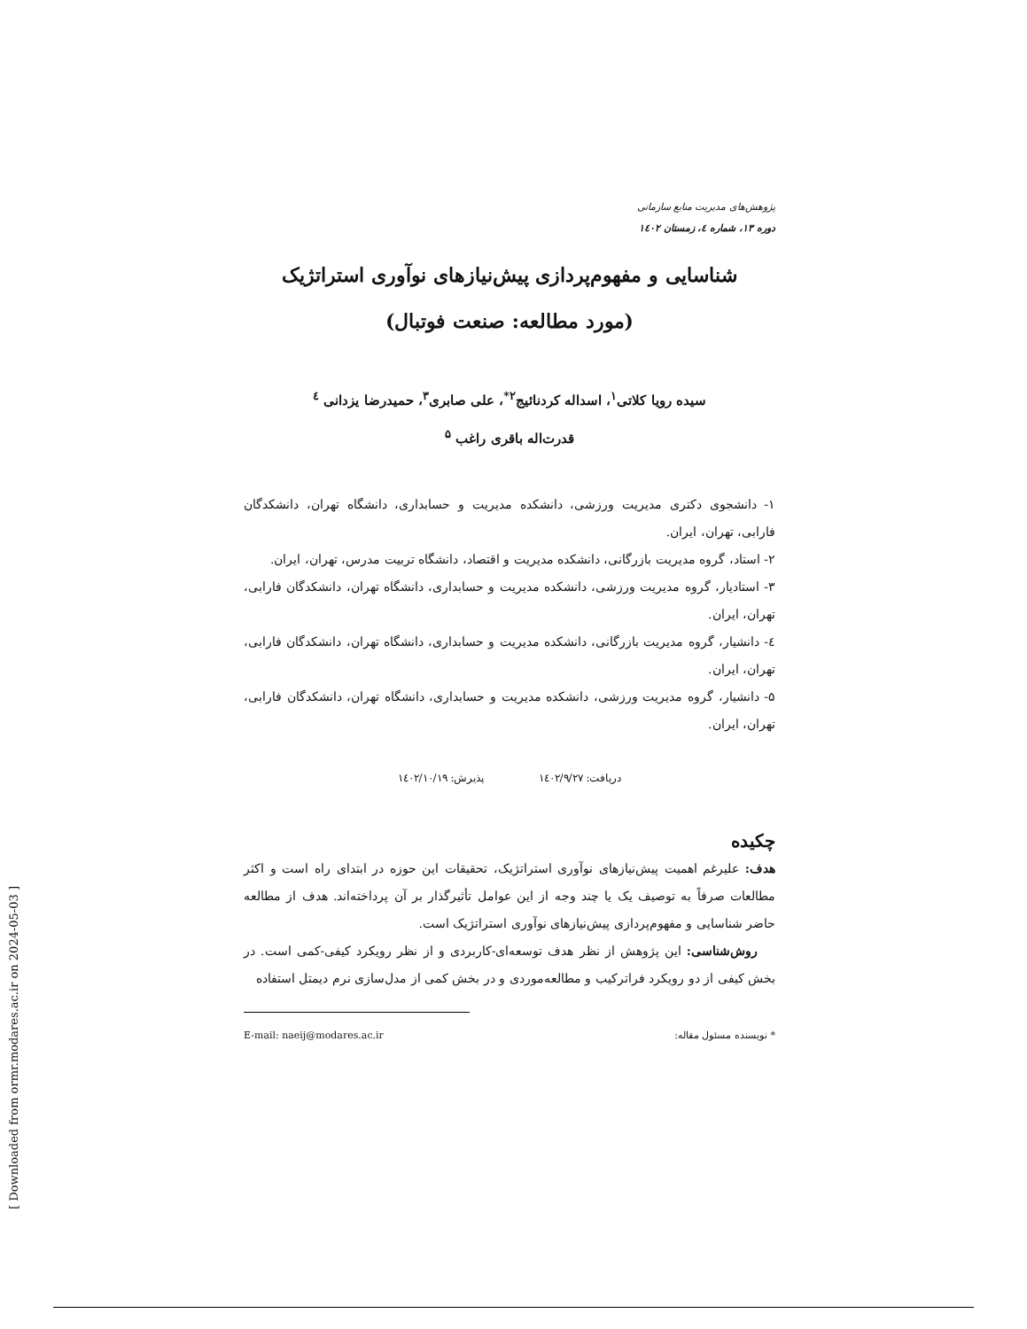[ Downloaded from ormr.modares.ac.ir on 2024-05-03 ]
پژوهش‌های مدیریت منابع سازمانی
دوره ۱۳، شماره ٤، زمستان ۱٤۰۲
شناسایی و مفهوم‌پردازی پیش‌نیازهای نوآوری استراتژیک
(مورد مطالعه: صنعت فوتبال)
سیده رویا کلاتی<sup>۱</sup>، اسداله کردنائیج<sup>۲*</sup>، علی صابری<sup>۳</sup>، حمیدرضا یزدانی <sup>٤</sup>
قدرت‌اله باقری راغب <sup>۵</sup>
۱- دانشجوی دکتری مدیریت ورزشی، دانشکده مدیریت و حسابداری، دانشگاه تهران، دانشکدگان فارابی، تهران، ایران.
۲- استاد، گروه مدیریت بازرگانی، دانشکده مدیریت و اقتصاد، دانشگاه تربیت مدرس، تهران، ایران.
۳- استادیار، گروه مدیریت ورزشی، دانشکده مدیریت و حسابداری، دانشگاه تهران، دانشکدگان فارابی، تهران، ایران.
٤- دانشیار، گروه مدیریت بازرگانی، دانشکده مدیریت و حسابداری، دانشگاه تهران، دانشکدگان فارابی، تهران، ایران.
۵- دانشیار، گروه مدیریت ورزشی، دانشکده مدیریت و حسابداری، دانشگاه تهران، دانشکدگان فارابی، تهران، ایران.
دریافت: ۱٤۰۲/۹/۲۷ پذیرش: ۱٤۰۲/۱۰/۱۹
چکیده
هدف: علیرغم اهمیت پیش‌نیازهای نوآوری استراتژیک، تحقیقات این حوزه در ابتدای راه است و اکثر مطالعات صرفاً به توصیف یک یا چند وجه از این عوامل تأثیرگذار بر آن پرداخته‌اند. هدف از مطالعه حاضر شناسایی و مفهوم‌پردازی پیش‌نیازهای نوآوری استراتژیک است.
روش‌شناسی: این پژوهش از نظر هدف توسعه‌ای-کاربردی و از نظر رویکرد کیفی-کمی است. در بخش کیفی از دو رویکرد فراترکیب و مطالعه‌موردی و در بخش کمی از مدل‌سازی نرم دیمتل استفاده
* نویسنده مسئول مقاله: E-mail: naeij@modares.ac.ir